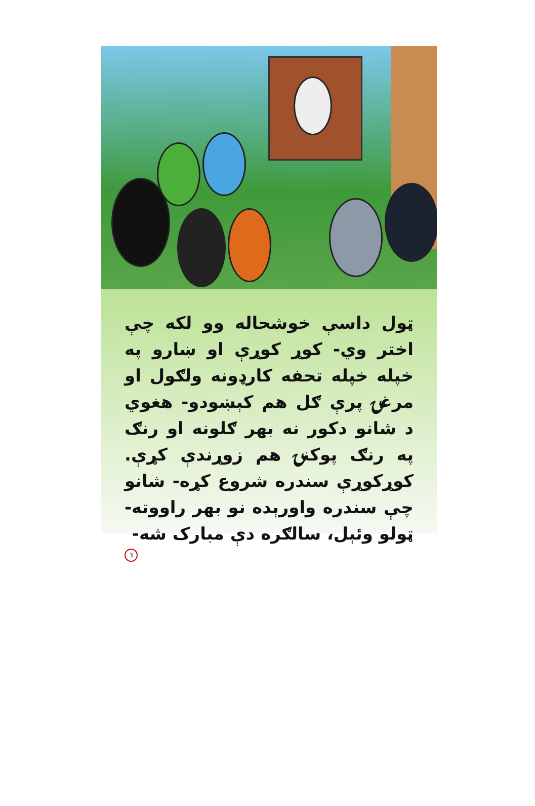ټول داسې خوشحاله وو لکه چې اختر وي- کوړ کوړې او ښارو په خپله خپله تحفه کارډونه ولګول او مرغۍ پرې ګل هم کېښودو- هغوي د شانو دکور نه بهر ګلونه او رنګ په رنګ پوکنۍ هم زوړندې کړې. کوړکوړې سندره شروع کړه- شانو چې سندره واورېده نو بهر راووته- ټولو وئېل، سالګره دې مبارک شه-
3